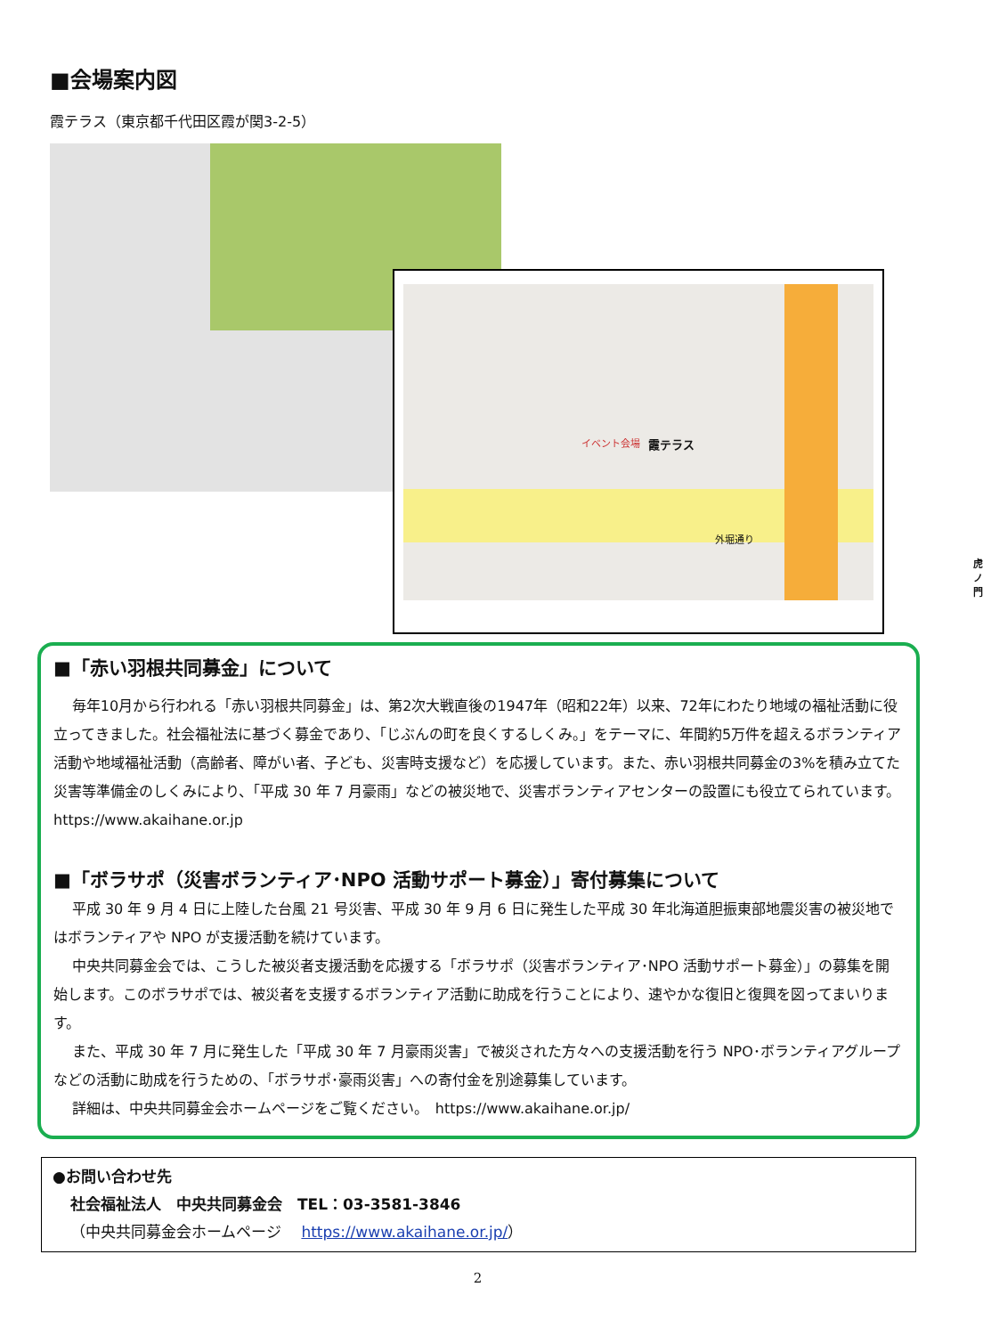■会場案内図
霞テラス（東京都千代田区霞が関3-2-5）
イベント会場 霞テラス
外堀通り
虎ノ門
■「赤い羽根共同募金」について
毎年10月から行われる「赤い羽根共同募金」は、第2次大戦直後の1947年（昭和22年）以来、72年にわたり地域の福祉活動に役立ってきました。社会福祉法に基づく募金であり、「じぶんの町を良くするしくみ。」をテーマに、年間約5万件を超えるボランティア活動や地域福祉活動（高齢者、障がい者、子ども、災害時支援など）を応援しています。また、赤い羽根共同募金の3%を積み立てた災害等準備金のしくみにより、「平成 30 年 7 月豪雨」などの被災地で、災害ボランティアセンターの設置にも役立てられています。https://www.akaihane.or.jp
■「ボラサポ（災害ボランティア･NPO 活動サポート募金）」寄付募集について
平成 30 年 9 月 4 日に上陸した台風 21 号災害、平成 30 年 9 月 6 日に発生した平成 30 年北海道胆振東部地震災害の被災地ではボランティアや NPO が支援活動を続けています。
中央共同募金会では、こうした被災者支援活動を応援する「ボラサポ（災害ボランティア･NPO 活動サポート募金）」の募集を開始します。このボラサポでは、被災者を支援するボランティア活動に助成を行うことにより、速やかな復旧と復興を図ってまいります。
また、平成 30 年 7 月に発生した「平成 30 年 7 月豪雨災害」で被災された方々への支援活動を行う NPO･ボランティアグループなどの活動に助成を行うための、「ボラサポ･豪雨災害」への寄付金を別途募集しています。
詳細は、中央共同募金会ホームページをご覧ください。　https://www.akaihane.or.jp/
●お問い合わせ先
社会福祉法人　中央共同募金会　TEL：03-3581-3846
（中央共同募金会ホームページ　 https://www.akaihane.or.jp/）
2